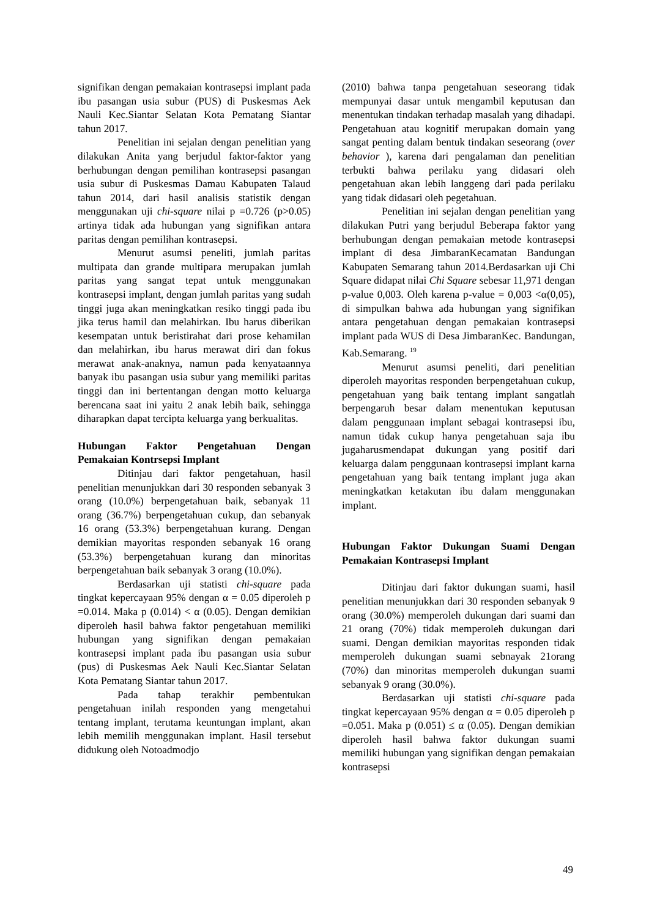signifikan dengan pemakaian kontrasepsi implant pada ibu pasangan usia subur (PUS) di Puskesmas Aek Nauli Kec.Siantar Selatan Kota Pematang Siantar tahun 2017.
Penelitian ini sejalan dengan penelitian yang dilakukan Anita yang berjudul faktor-faktor yang berhubungan dengan pemilihan kontrasepsi pasangan usia subur di Puskesmas Damau Kabupaten Talaud tahun 2014, dari hasil analisis statistik dengan menggunakan uji chi-square nilai p =0.726 (p>0.05) artinya tidak ada hubungan yang signifikan antara paritas dengan pemilihan kontrasepsi.
Menurut asumsi peneliti, jumlah paritas multipata dan grande multipara merupakan jumlah paritas yang sangat tepat untuk menggunakan kontrasepsi implant, dengan jumlah paritas yang sudah tinggi juga akan meningkatkan resiko tinggi pada ibu jika terus hamil dan melahirkan. Ibu harus diberikan kesempatan untuk beristirahat dari prose kehamilan dan melahirkan, ibu harus merawat diri dan fokus merawat anak-anaknya, namun pada kenyataannya banyak ibu pasangan usia subur yang memiliki paritas tinggi dan ini bertentangan dengan motto keluarga berencana saat ini yaitu 2 anak lebih baik, sehingga diharapkan dapat tercipta keluarga yang berkualitas.
Hubungan Faktor Pengetahuan Dengan Pemakaian Kontrsepsi Implant
Ditinjau dari faktor pengetahuan, hasil penelitian menunjukkan dari 30 responden sebanyak 3 orang (10.0%) berpengetahuan baik, sebanyak 11 orang (36.7%) berpengetahuan cukup, dan sebanyak 16 orang (53.3%) berpengetahuan kurang. Dengan demikian mayoritas responden sebanyak 16 orang (53.3%) berpengetahuan kurang dan minoritas berpengetahuan baik sebanyak 3 orang (10.0%).
Berdasarkan uji statisti chi-square pada tingkat kepercayaan 95% dengan α = 0.05 diperoleh p =0.014. Maka p (0.014) < α (0.05). Dengan demikian diperoleh hasil bahwa faktor pengetahuan memiliki hubungan yang signifikan dengan pemakaian kontrasepsi implant pada ibu pasangan usia subur (pus) di Puskesmas Aek Nauli Kec.Siantar Selatan Kota Pematang Siantar tahun 2017.
Pada tahap terakhir pembentukan pengetahuan inilah responden yang mengetahui tentang implant, terutama keuntungan implant, akan lebih memilih menggunakan implant. Hasil tersebut didukung oleh Notoadmodjo
(2010) bahwa tanpa pengetahuan seseorang tidak mempunyai dasar untuk mengambil keputusan dan menentukan tindakan terhadap masalah yang dihadapi. Pengetahuan atau kognitif merupakan domain yang sangat penting dalam bentuk tindakan seseorang (over behavior ), karena dari pengalaman dan penelitian terbukti bahwa perilaku yang didasari oleh pengetahuan akan lebih langgeng dari pada perilaku yang tidak didasari oleh pegetahuan.
Penelitian ini sejalan dengan penelitian yang dilakukan Putri yang berjudul Beberapa faktor yang berhubungan dengan pemakaian metode kontrasepsi implant di desa JimbaranKecamatan Bandungan Kabupaten Semarang tahun 2014.Berdasarkan uji Chi Square didapat nilai Chi Square sebesar 11,971 dengan p-value 0,003. Oleh karena p-value = 0,003 <α(0,05), di simpulkan bahwa ada hubungan yang signifikan antara pengetahuan dengan pemakaian kontrasepsi implant pada WUS di Desa JimbaranKec. Bandungan, Kab.Semarang. <sup>19</sup>
Menurut asumsi peneliti, dari penelitian diperoleh mayoritas responden berpengetahuan cukup, pengetahuan yang baik tentang implant sangatlah berpengaruh besar dalam menentukan keputusan dalam penggunaan implant sebagai kontrasepsi ibu, namun tidak cukup hanya pengetahuan saja ibu jugaharusmendapat dukungan yang positif dari keluarga dalam penggunaan kontrasepsi implant karna pengetahuan yang baik tentang implant juga akan meningkatkan ketakutan ibu dalam menggunakan implant.
Hubungan Faktor Dukungan Suami Dengan Pemakaian Kontrasepsi Implant
Ditinjau dari faktor dukungan suami, hasil penelitian menunjukkan dari 30 responden sebanyak 9 orang (30.0%) memperoleh dukungan dari suami dan 21 orang (70%) tidak memperoleh dukungan dari suami. Dengan demikian mayoritas responden tidak memperoleh dukungan suami sebnayak 21orang (70%) dan minoritas memperoleh dukungan suami sebanyak 9 orang (30.0%).
Berdasarkan uji statisti chi-square pada tingkat kepercayaan 95% dengan α = 0.05 diperoleh p =0.051. Maka p (0.051) ≤ α (0.05). Dengan demikian diperoleh hasil bahwa faktor dukungan suami memiliki hubungan yang signifikan dengan pemakaian kontrasepsi
49